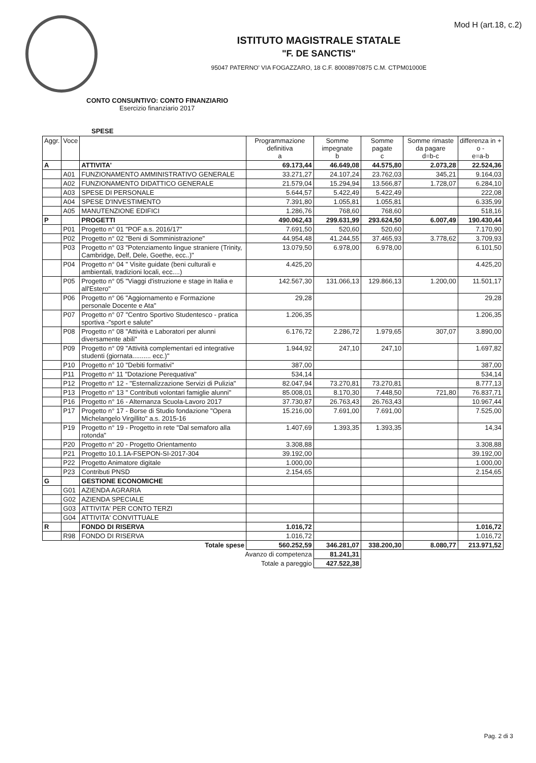Mod H (art.18, c.2)
ISTITUTO MAGISTRALE STATALE
"F. DE SANCTIS"
95047 PATERNO' VIA FOGAZZARO, 18 C.F. 80008970875 C.M. CTPM01000E
CONTO CONSUNTIVO: CONTO FINANZIARIO
Esercizio finanziario 2017
SPESE
| Aggr. | Voce | | Programmazione definitiva a | Somme impegnate b | Somme pagate c | Somme rimaste da pagare d=b-c | differenza in + o - e=a-b |
| --- | --- | --- | --- | --- | --- | --- | --- |
| A | | ATTIVITA' | 69.173,44 | 46.649,08 | 44.575,80 | 2.073,28 | 22.524,36 |
| | A01 | FUNZIONAMENTO AMMINISTRATIVO GENERALE | 33.271,27 | 24.107,24 | 23.762,03 | 345,21 | 9.164,03 |
| | A02 | FUNZIONAMENTO DIDATTICO GENERALE | 21.579,04 | 15.294,94 | 13.566,87 | 1.728,07 | 6.284,10 |
| | A03 | SPESE DI PERSONALE | 5.644,57 | 5.422,49 | 5.422,49 | | 222,08 |
| | A04 | SPESE D'INVESTIMENTO | 7.391,80 | 1.055,81 | 1.055,81 | | 6.335,99 |
| | A05 | MANUTENZIONE EDIFICI | 1.286,76 | 768,60 | 768,60 | | 518,16 |
| P | | PROGETTI | 490.062,43 | 299.631,99 | 293.624,50 | 6.007,49 | 190.430,44 |
| | P01 | Progetto n° 01 "POF a.s. 2016/17" | 7.691,50 | 520,60 | 520,60 | | 7.170,90 |
| | P02 | Progetto n° 02 "Beni di Somministrazione" | 44.954,48 | 41.244,55 | 37.465,93 | 3.778,62 | 3.709,93 |
| | P03 | Progetto n° 03 "Potenziamento lingue straniere (Trinity, Cambridge, Delf, Dele, Goethe, ecc..)" | 13.079,50 | 6.978,00 | 6.978,00 | | 6.101,50 |
| | P04 | Progetto n° 04 " Visite guidate (beni culturali e ambientali, tradizioni locali, ecc....) | 4.425,20 | | | | 4.425,20 |
| | P05 | Progetto n° 05 "Viaggi d'istruzione e stage in Italia e all'Estero" | 142.567,30 | 131.066,13 | 129.866,13 | 1.200,00 | 11.501,17 |
| | P06 | Progetto n° 06 "Aggiornamento e Formazione personale Docente e Ata" | 29,28 | | | | 29,28 |
| | P07 | Progetto n° 07 "Centro Sportivo Studentesco - pratica sportiva -"sport e salute" | 1.206,35 | | | | 1.206,35 |
| | P08 | Progetto n° 08 "Attività e Laboratori per alunni diversamente abili" | 6.176,72 | 2.286,72 | 1.979,65 | 307,07 | 3.890,00 |
| | P09 | Progetto n° 09 "Attività complementari ed integrative studenti (giornata.......... ecc.)" | 1.944,92 | 247,10 | 247,10 | | 1.697,82 |
| | P10 | Progetto n° 10 "Debiti formativi" | 387,00 | | | | 387,00 |
| | P11 | Progetto n° 11 "Dotazione Perequativa" | 534,14 | | | | 534,14 |
| | P12 | Progetto n° 12 - "Esternalizzazione Servizi di Pulizia" | 82.047,94 | 73.270,81 | 73.270,81 | | 8.777,13 |
| | P13 | Progetto n° 13 " Contributi volontari famiglie alunni" | 85.008,01 | 8.170,30 | 7.448,50 | 721,80 | 76.837,71 |
| | P16 | Progetto n° 16 - Alternanza Scuola-Lavoro 2017 | 37.730,87 | 26.763,43 | 26.763,43 | | 10.967,44 |
| | P17 | Progetto n° 17 - Borse di Studio fondazione "Opera Michelangelo Virgillito" a.s. 2015-16 | 15.216,00 | 7.691,00 | 7.691,00 | | 7.525,00 |
| | P19 | Progetto n° 19 - Progetto in rete "Dal semaforo alla rotonda" | 1.407,69 | 1.393,35 | 1.393,35 | | 14,34 |
| | P20 | Progetto n° 20 - Progetto Orientamento | 3.308,88 | | | | 3.308,88 |
| | P21 | Progetto 10.1.1A-FSEPON-SI-2017-304 | 39.192,00 | | | | 39.192,00 |
| | P22 | Progetto Animatore digitale | 1.000,00 | | | | 1.000,00 |
| | P23 | Contributi PNSD | 2.154,65 | | | | 2.154,65 |
| G | | GESTIONE ECONOMICHE | | | | | |
| | G01 | AZIENDA AGRARIA | | | | | |
| | G02 | AZIENDA SPECIALE | | | | | |
| | G03 | ATTIVITA' PER CONTO TERZI | | | | | |
| | G04 | ATTIVITA' CONVITTUALE | | | | | |
| R | | FONDO DI RISERVA | 1.016,72 | | | | 1.016,72 |
| | R98 | FONDO DI RISERVA | 1.016,72 | | | | 1.016,72 |
| Totale spese | | | 560.252,59 | 346.281,07 | 338.200,30 | 8.080,77 | 213.971,52 |
| Avanzo di competenza | | | | 81.241,31 | | | |
| Totale a pareggio | | | | 427.522,38 | | | |
Pag. 2 di 3